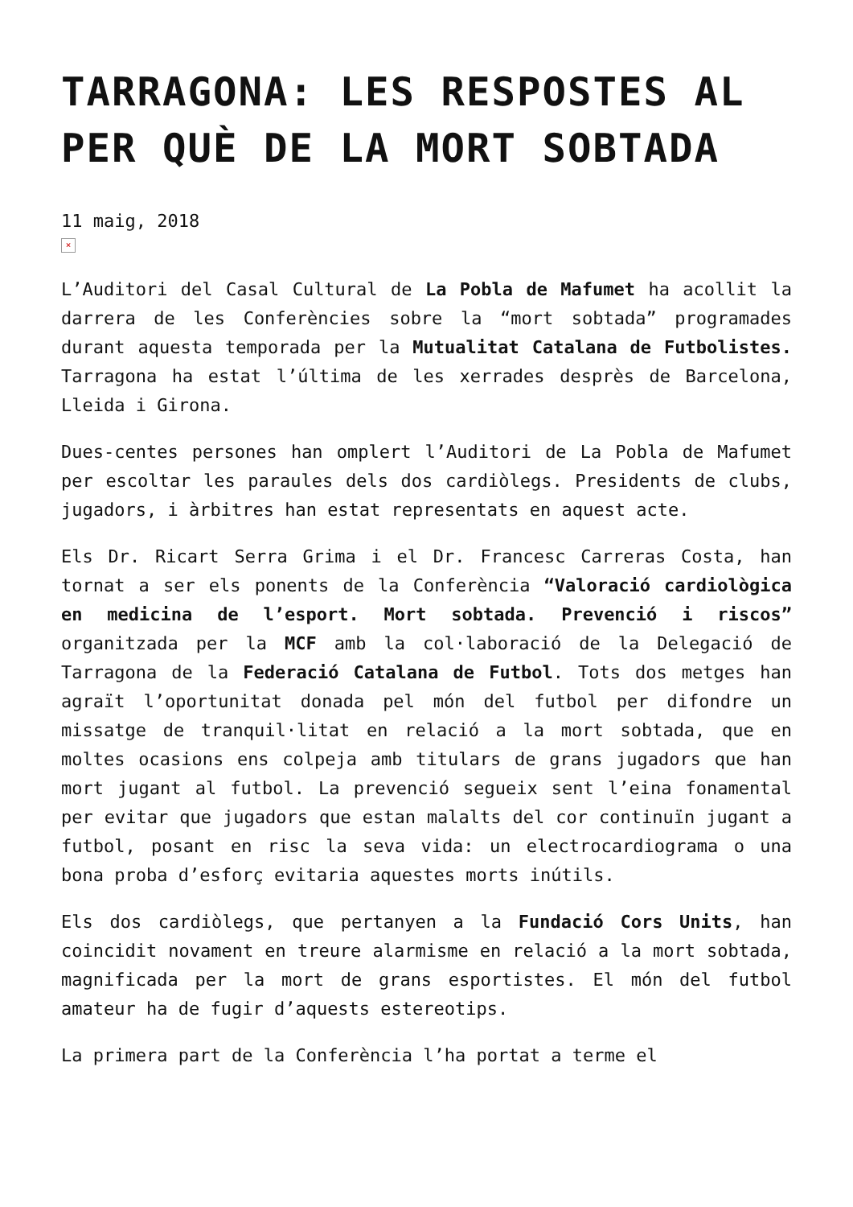TARRAGONA: LES RESPOSTES AL PER QUÈ DE LA MORT SOBTADA
11 maig, 2018
×
L’Auditori del Casal Cultural de La Pobla de Mafumet ha acollit la darrera de les Conferències sobre la “mort sobtada” programades durant aquesta temporada per la Mutualitat Catalana de Futbolistes. Tarragona ha estat l’última de les xerrades desprès de Barcelona, Lleida i Girona.
Dues-centes persones han omplert l’Auditori de La Pobla de Mafumet per escoltar les paraules dels dos cardiòlegs. Presidents de clubs, jugadors, i àrbitres han estat representats en aquest acte.
Els Dr. Ricart Serra Grima i el Dr. Francesc Carreras Costa, han tornat a ser els ponents de la Conferència “Valoració cardiològica en medicina de l’esport. Mort sobtada. Prevenció i riscos” organitzada per la MCF amb la col·laboració de la Delegació de Tarragona de la Federació Catalana de Futbol. Tots dos metges han agraït l’oportunitat donada pel món del futbol per difondre un missatge de tranquil·litat en relació a la mort sobtada, que en moltes ocasions ens colpeja amb titulars de grans jugadors que han mort jugant al futbol. La prevenció segueix sent l’eina fonamental per evitar que jugadors que estan malalts del cor continuïn jugant a futbol, posant en risc la seva vida: un electrocardiograma o una bona proba d’esforç evitaria aquestes morts inútils.
Els dos cardiòlegs, que pertanyen a la Fundació Cors Units, han coincidit novament en treure alarmisme en relació a la mort sobtada, magnificada per la mort de grans esportistes. El món del futbol amateur ha de fugir d’aquests estereotips.
La primera part de la Conferència l’ha portat a terme el